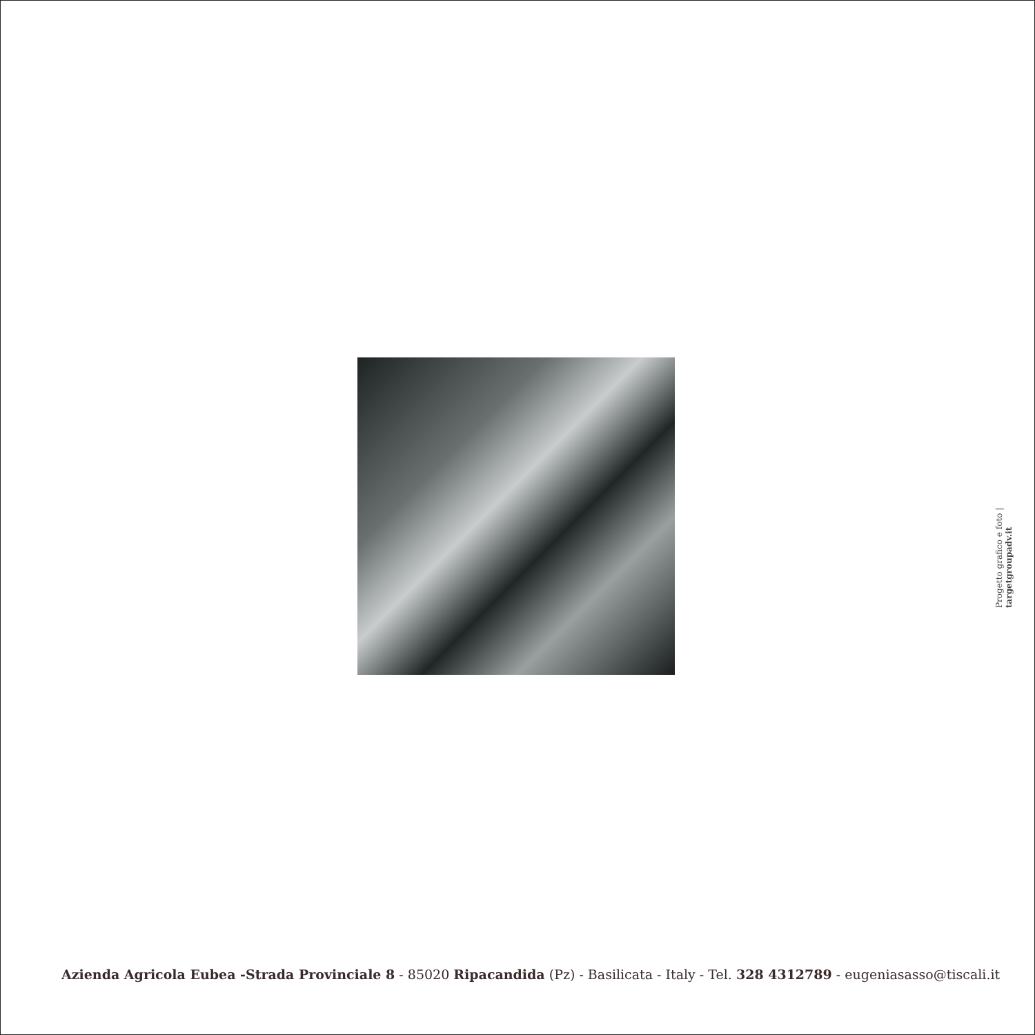Progetto grafico e foto | targetgroupadv.it
Azienda Agricola Eubea -Strada Provinciale 8 - 85020 Ripacandida (Pz) - Basilicata - Italy - Tel. 328 4312789 - eugeniasasso@tiscali.it